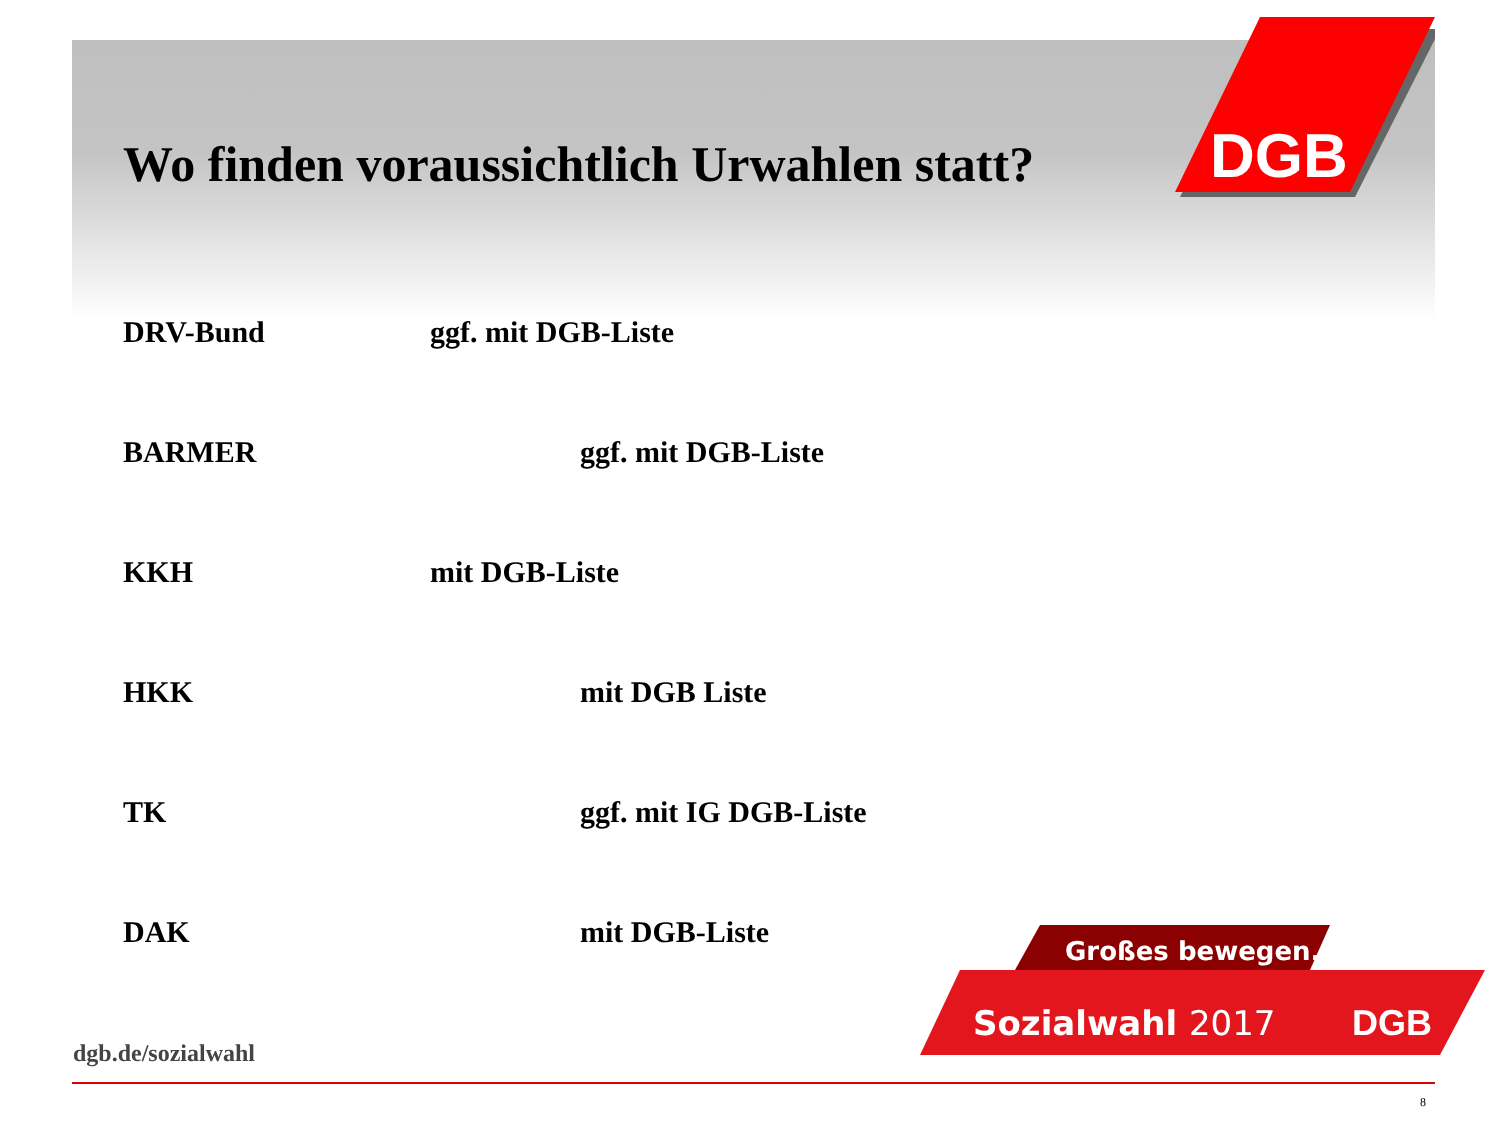DGB
Wo finden voraussichtlich Urwahlen statt?
DRV-Bund ggf. mit DGB-Liste
BARMER ggf. mit DGB-Liste
KKH mit DGB-Liste
HKK mit DGB Liste
TK ggf. mit IG DGB-Liste
DAK mit DGB-Liste
Großes bewegen.
Sozialwahl 2017
DGB
dgb.de/sozialwahl
8